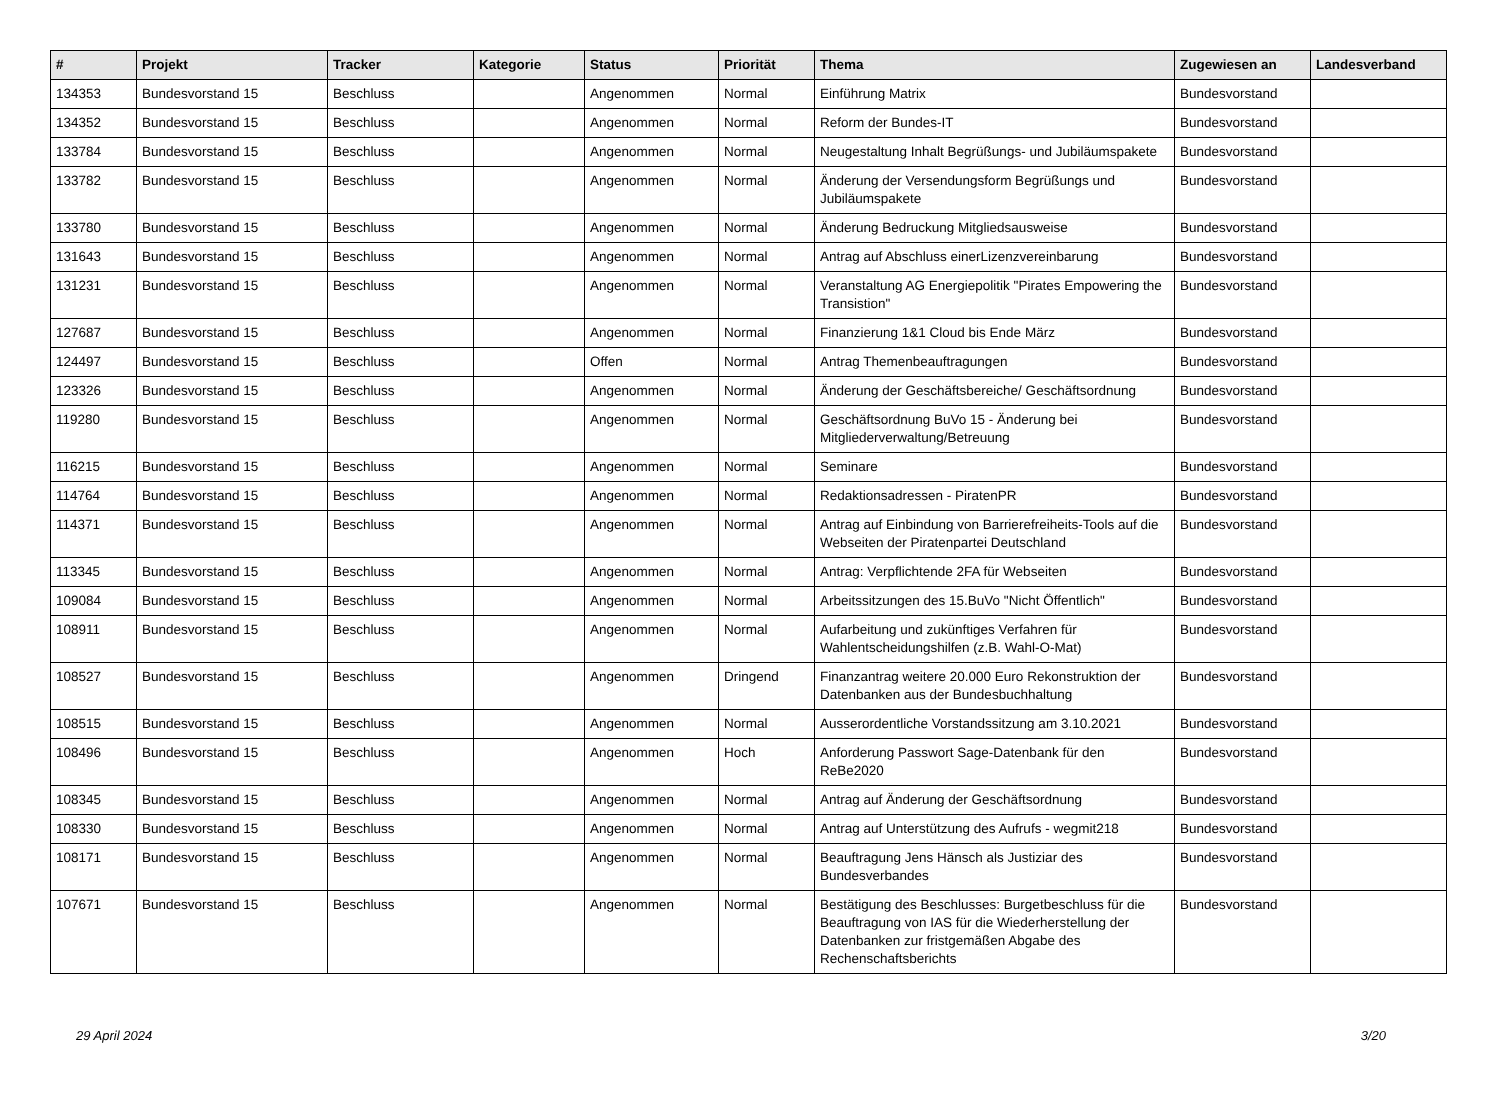| # | Projekt | Tracker | Kategorie | Status | Priorität | Thema | Zugewiesen an | Landesverband |
| --- | --- | --- | --- | --- | --- | --- | --- | --- |
| 134353 | Bundesvorstand 15 | Beschluss | | Angenommen | Normal | Einführung Matrix | Bundesvorstand | |
| 134352 | Bundesvorstand 15 | Beschluss | | Angenommen | Normal | Reform der Bundes-IT | Bundesvorstand | |
| 133784 | Bundesvorstand 15 | Beschluss | | Angenommen | Normal | Neugestaltung Inhalt Begrüßungs- und Jubiläumspakete | Bundesvorstand | |
| 133782 | Bundesvorstand 15 | Beschluss | | Angenommen | Normal | Änderung der Versendungsform Begrüßungs und Jubiläumspakete | Bundesvorstand | |
| 133780 | Bundesvorstand 15 | Beschluss | | Angenommen | Normal | Änderung Bedruckung Mitgliedsausweise | Bundesvorstand | |
| 131643 | Bundesvorstand 15 | Beschluss | | Angenommen | Normal | Antrag auf Abschluss einerLizenzvereinbarung | Bundesvorstand | |
| 131231 | Bundesvorstand 15 | Beschluss | | Angenommen | Normal | Veranstaltung AG Energiepolitik "Pirates Empowering the Transistion" | Bundesvorstand | |
| 127687 | Bundesvorstand 15 | Beschluss | | Angenommen | Normal | Finanzierung 1&1 Cloud bis Ende März | Bundesvorstand | |
| 124497 | Bundesvorstand 15 | Beschluss | | Offen | Normal | Antrag Themenbeauftragungen | Bundesvorstand | |
| 123326 | Bundesvorstand 15 | Beschluss | | Angenommen | Normal | Änderung der Geschäftsbereiche/ Geschäftsordnung | Bundesvorstand | |
| 119280 | Bundesvorstand 15 | Beschluss | | Angenommen | Normal | Geschäftsordnung BuVo 15 - Änderung bei Mitgliederverwaltung/Betreuung | Bundesvorstand | |
| 116215 | Bundesvorstand 15 | Beschluss | | Angenommen | Normal | Seminare | Bundesvorstand | |
| 114764 | Bundesvorstand 15 | Beschluss | | Angenommen | Normal | Redaktionsadressen - PiratenPR | Bundesvorstand | |
| 114371 | Bundesvorstand 15 | Beschluss | | Angenommen | Normal | Antrag auf Einbindung von Barrierefreiheits-Tools auf die Webseiten der Piratenpartei Deutschland | Bundesvorstand | |
| 113345 | Bundesvorstand 15 | Beschluss | | Angenommen | Normal | Antrag: Verpflichtende 2FA für Webseiten | Bundesvorstand | |
| 109084 | Bundesvorstand 15 | Beschluss | | Angenommen | Normal | Arbeitssitzungen des 15.BuVo "Nicht Öffentlich" | Bundesvorstand | |
| 108911 | Bundesvorstand 15 | Beschluss | | Angenommen | Normal | Aufarbeitung und zukünftiges Verfahren für Wahlentscheidungshilfen (z.B. Wahl-O-Mat) | Bundesvorstand | |
| 108527 | Bundesvorstand 15 | Beschluss | | Angenommen | Dringend | Finanzantrag weitere 20.000 Euro Rekonstruktion der Datenbanken aus der Bundesbuchhaltung | Bundesvorstand | |
| 108515 | Bundesvorstand 15 | Beschluss | | Angenommen | Normal | Ausserordentliche Vorstandssitzung am 3.10.2021 | Bundesvorstand | |
| 108496 | Bundesvorstand 15 | Beschluss | | Angenommen | Hoch | Anforderung Passwort Sage-Datenbank für den ReBe2020 | Bundesvorstand | |
| 108345 | Bundesvorstand 15 | Beschluss | | Angenommen | Normal | Antrag auf Änderung der Geschäftsordnung | Bundesvorstand | |
| 108330 | Bundesvorstand 15 | Beschluss | | Angenommen | Normal | Antrag auf Unterstützung des Aufrufs - wegmit218 | Bundesvorstand | |
| 108171 | Bundesvorstand 15 | Beschluss | | Angenommen | Normal | Beauftragung Jens Hänsch als Justiziar des Bundesverbandes | Bundesvorstand | |
| 107671 | Bundesvorstand 15 | Beschluss | | Angenommen | Normal | Bestätigung des Beschlusses: Burgetbeschluss für die Beauftragung von IAS für die Wiederherstellung der Datenbanken zur fristgemäßen Abgabe des Rechenschaftsberichts | Bundesvorstand | |
29 April 2024 3/20